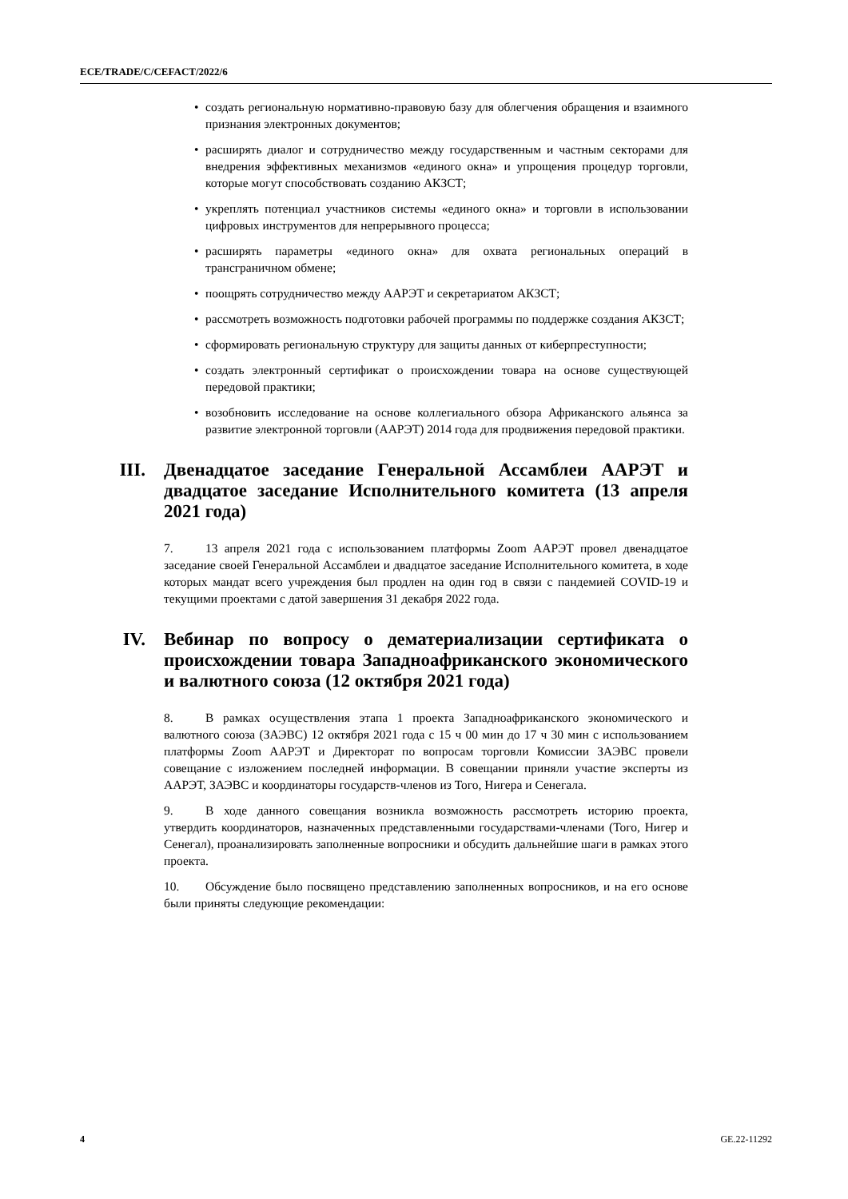ECE/TRADE/C/CEFACT/2022/6
• создать региональную нормативно-правовую базу для облегчения обращения и взаимного признания электронных документов;
• расширять диалог и сотрудничество между государственным и частным секторами для внедрения эффективных механизмов «единого окна» и упрощения процедур торговли, которые могут способствовать созданию АКЗСТ;
• укреплять потенциал участников системы «единого окна» и торговли в использовании цифровых инструментов для непрерывного процесса;
• расширять параметры «единого окна» для охвата региональных операций в трансграничном обмене;
• поощрять сотрудничество между ААРЭТ и секретариатом АКЗСТ;
• рассмотреть возможность подготовки рабочей программы по поддержке создания АКЗСТ;
• сформировать региональную структуру для защиты данных от киберпреступности;
• создать электронный сертификат о происхождении товара на основе существующей передовой практики;
• возобновить исследование на основе коллегиального обзора Африканского альянса за развитие электронной торговли (ААРЭТ) 2014 года для продвижения передовой практики.
III. Двенадцатое заседание Генеральной Ассамблеи ААРЭТ и двадцатое заседание Исполнительного комитета (13 апреля 2021 года)
7. 13 апреля 2021 года с использованием платформы Zoom ААРЭТ провел двенадцатое заседание своей Генеральной Ассамблеи и двадцатое заседание Исполнительного комитета, в ходе которых мандат всего учреждения был продлен на один год в связи с пандемией COVID-19 и текущими проектами с датой завершения 31 декабря 2022 года.
IV. Вебинар по вопросу о дематериализации сертификата о происхождении товара Западноафриканского экономического и валютного союза (12 октября 2021 года)
8. В рамках осуществления этапа 1 проекта Западноафриканского экономического и валютного союза (ЗАЭВС) 12 октября 2021 года с 15 ч 00 мин до 17 ч 30 мин с использованием платформы Zoom ААРЭТ и Директорат по вопросам торговли Комиссии ЗАЭВС провели совещание с изложением последней информации. В совещании приняли участие эксперты из ААРЭТ, ЗАЭВС и координаторы государств-членов из Того, Нигера и Сенегала.
9. В ходе данного совещания возникла возможность рассмотреть историю проекта, утвердить координаторов, назначенных представленными государствами-членами (Того, Нигер и Сенегал), проанализировать заполненные вопросники и обсудить дальнейшие шаги в рамках этого проекта.
10. Обсуждение было посвящено представлению заполненных вопросников, и на его основе были приняты следующие рекомендации:
4 GE.22-11292